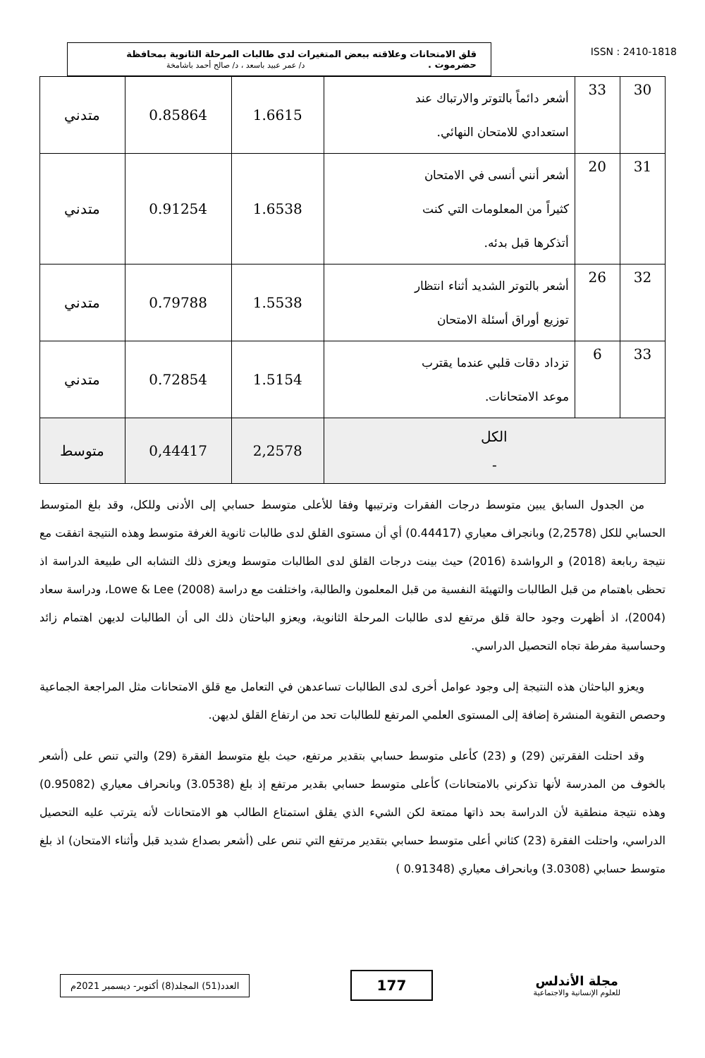قلق الامتحانات وعلاقته ببعض المتغيرات لدى طالبات المرحلة الثانوية بمحافظة
حضرموت . د/ عمر عبيد باسعد ، د/ صالح أحمد باشامخة
ISSN : 2410-1818
| 30 | 33 | أشعر دائماً بالتوتر والارتباك عند استعدادي للامتحان النهائي. | 1.6615 | 0.85864 | متدني |
| 31 | 20 | أشعر أنني أنسى في الامتحان كثيراً من المعلومات التي كنت أتذكرها قبل بدئه. | 1.6538 | 0.91254 | متدني |
| 32 | 26 | أشعر بالتوتر الشديد أثناء انتظار توزيع أوراق أسئلة الامتحان | 1.5538 | 0.79788 | متدني |
| 33 | 6 | تزداد دقات قلبي عندما يقترب موعد الامتحانات. | 1.5154 | 0.72854 | متدني |
| الكل - | | | 2,2578 | 0,44417 | متوسط |
من الجدول السابق يبين متوسط درجات الفقرات وترتيبها وفقا للأعلى متوسط حسابي إلى الأدنى وللكل، وقد بلغ المتوسط الحسابي للكل (2,2578) وبانجراف معياري (0.44417) أي أن مستوى القلق لدى طالبات ثانوية الغرفة متوسط وهذه النتيجة اتفقت مع نتيجة ربابعة (2018) و الرواشدة (2016) حيث بينت درجات القلق لدى الطالبات متوسط ويعزى ذلك التشابه الى طبيعة الدراسة اذ تحظى باهتمام من قبل الطالبات والتهيئة النفسية من قبل المعلمون والطالبة، واختلفت مع دراسة Lowe & Lee (2008)، ودراسة سعاد (2004)، اذ أظهرت وجود حالة قلق مرتفع لدى طالبات المرحلة الثانوية، ويعزو الباحثان ذلك الى أن الطالبات لديهن اهتمام زائد وحساسية مفرطة تجاه التحصيل الدراسي.
ويعزو الباحثان هذه النتيجة إلى وجود عوامل أخرى لدى الطالبات تساعدهن في التعامل مع قلق الامتحانات مثل المراجعة الجماعية وحصص التقوية المنشرة إضافة إلى المستوى العلمي المرتفع للطالبات تحد من ارتفاع القلق لديهن.
وقد احتلت الفقرتين (29) و (23) كأعلى متوسط حسابي بتقدير مرتفع، حيث بلغ متوسط الفقرة (29) والتي تنص على (أشعر بالخوف من المدرسة لأنها تذكرني بالامتحانات) كأعلى متوسط حسابي بقدير مرتفع إذ بلغ (3.0538) وبانحراف معياري (0.95082) وهذه نتيجة منطقية لأن الدراسة بحد ذاتها ممتعة لكن الشيء الذي يقلق استمتاع الطالب هو الامتحانات لأنه يترتب عليه التحصيل الدراسي، واحتلت الفقرة (23) كثاني أعلى متوسط حسابي بتقدير مرتفع التي تنص على (أشعر بصداع شديد قبل وأثناء الامتحان) اذ بلغ متوسط حسابي (3.0308) وبانحراف معياري (0.91348 )
العدد(51) المجلد(8) أكتوبر- ديسمبر 2021م
177
مجلة الأندلس
للعلوم الإنسانية والاجتماعية